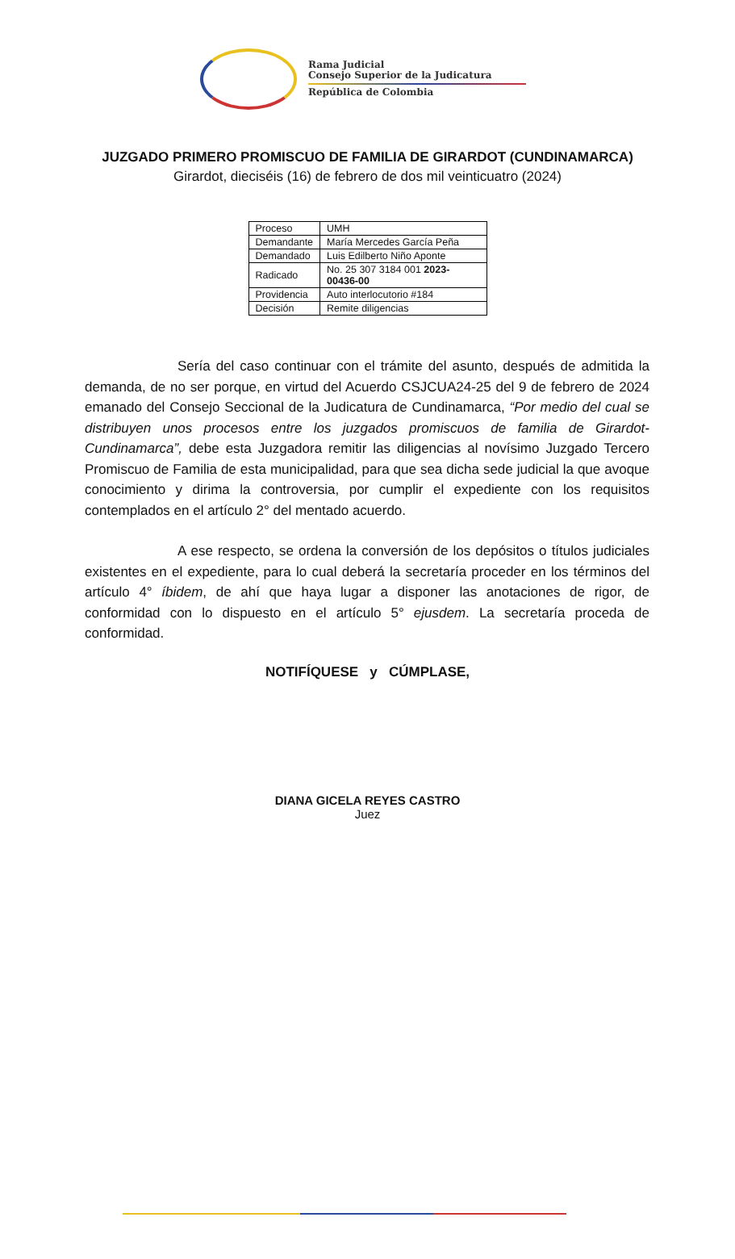Rama Judicial
Consejo Superior de la Judicatura
República de Colombia
JUZGADO PRIMERO PROMISCUO DE FAMILIA DE GIRARDOT (CUNDINAMARCA)
Girardot, dieciséis (16) de febrero de dos mil veinticuatro (2024)
| Proceso | UMH |
| Demandante | María Mercedes García Peña |
| Demandado | Luis Edilberto Niño Aponte |
| Radicado | No. 25 307 3184 001 2023-00436-00 |
| Providencia | Auto interlocutorio #184 |
| Decisión | Remite diligencias |
Sería del caso continuar con el trámite del asunto, después de admitida la demanda, de no ser porque, en virtud del Acuerdo CSJCUA24-25 del 9 de febrero de 2024 emanado del Consejo Seccional de la Judicatura de Cundinamarca, “Por medio del cual se distribuyen unos procesos entre los juzgados promiscuos de familia de Girardot-Cundinamarca”, debe esta Juzgadora remitir las diligencias al novísimo Juzgado Tercero Promiscuo de Familia de esta municipalidad, para que sea dicha sede judicial la que avoque conocimiento y dirima la controversia, por cumplir el expediente con los requisitos contemplados en el artículo 2° del mentado acuerdo.
A ese respecto, se ordena la conversión de los depósitos o títulos judiciales existentes en el expediente, para lo cual deberá la secretaría proceder en los términos del artículo 4° íbidem, de ahí que haya lugar a disponer las anotaciones de rigor, de conformidad con lo dispuesto en el artículo 5° ejusdem. La secretaría proceda de conformidad.
NOTIFÍQUESE y CÚMPLASE,
DIANA GICELA REYES CASTRO
Juez